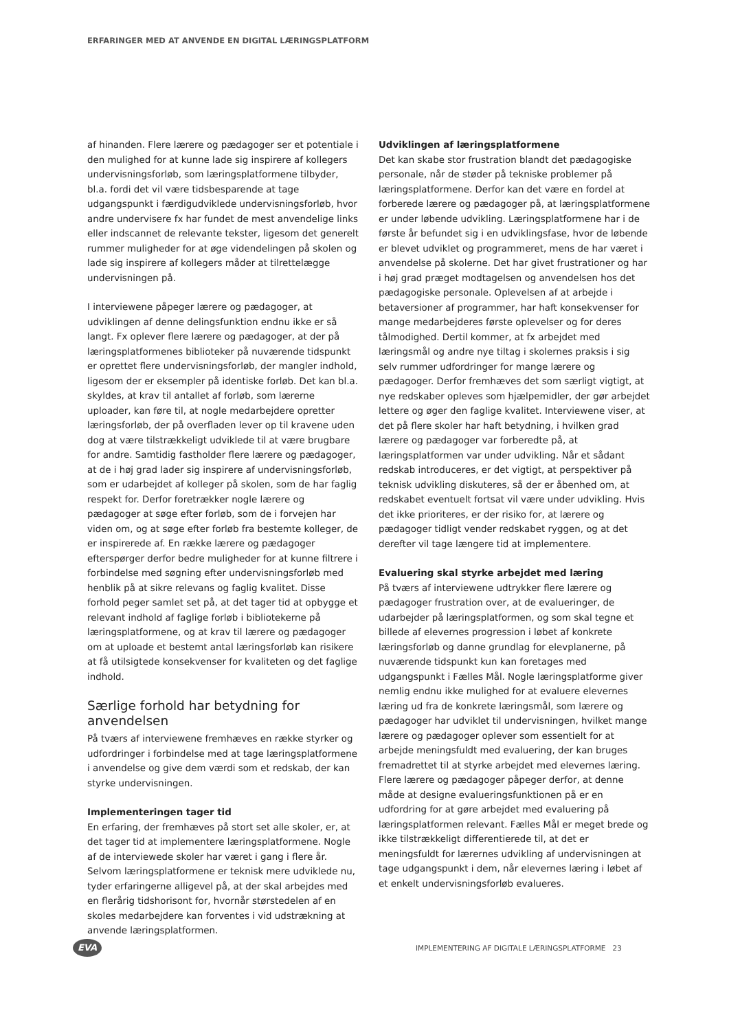ERFARINGER MED AT ANVENDE EN DIGITAL LÆRINGSPLATFORM
af hinanden. Flere lærere og pædagoger ser et potentiale i den mulighed for at kunne lade sig inspirere af kollegers undervisningsforløb, som læringsplatformene tilbyder, bl.a. fordi det vil være tidsbesparende at tage udgangspunkt i færdigudviklede undervisningsforløb, hvor andre undervisere fx har fundet de mest anvendelige links eller indscannet de relevante tekster, ligesom det generelt rummer muligheder for at øge videndelingen på skolen og lade sig inspirere af kollegers måder at tilrettelægge undervisningen på.
I interviewene påpeger lærere og pædagoger, at udviklingen af denne delingsfunktion endnu ikke er så langt. Fx oplever flere lærere og pædagoger, at der på læringsplatformenes biblioteker på nuværende tidspunkt er oprettet flere undervisningsforløb, der mangler indhold, ligesom der er eksempler på identiske forløb. Det kan bl.a. skyldes, at krav til antallet af forløb, som lærerne uploader, kan føre til, at nogle medarbejdere opretter læringsforløb, der på overfladen lever op til kravene uden dog at være tilstrækkeligt udviklede til at være brugbare for andre. Samtidig fastholder flere lærere og pædagoger, at de i høj grad lader sig inspirere af undervisningsforløb, som er udarbejdet af kolleger på skolen, som de har faglig respekt for. Derfor foretrækker nogle lærere og pædagoger at søge efter forløb, som de i forvejen har viden om, og at søge efter forløb fra bestemte kolleger, de er inspirerede af. En række lærere og pædagoger efterspørger derfor bedre muligheder for at kunne filtrere i forbindelse med søgning efter undervisningsforløb med henblik på at sikre relevans og faglig kvalitet. Disse forhold peger samlet set på, at det tager tid at opbygge et relevant indhold af faglige forløb i bibliotekerne på læringsplatformene, og at krav til lærere og pædagoger om at uploade et bestemt antal læringsforløb kan risikere at få utilsigtede konsekvenser for kvaliteten og det faglige indhold.
Særlige forhold har betydning for anvendelsen
På tværs af interviewene fremhæves en række styrker og udfordringer i forbindelse med at tage læringsplatformene i anvendelse og give dem værdi som et redskab, der kan styrke undervisningen.
Implementeringen tager tid
En erfaring, der fremhæves på stort set alle skoler, er, at det tager tid at implementere læringsplatformene. Nogle af de interviewede skoler har været i gang i flere år. Selvom læringsplatformene er teknisk mere udviklede nu, tyder erfaringerne alligevel på, at der skal arbejdes med en flerårig tidshorisont for, hvornår størstedelen af en skoles medarbejdere kan forventes i vid udstrækning at anvende læringsplatformen.
Udviklingen af læringsplatformene
Det kan skabe stor frustration blandt det pædagogiske personale, når de støder på tekniske problemer på læringsplatformene. Derfor kan det være en fordel at forberede lærere og pædagoger på, at læringsplatformene er under løbende udvikling. Læringsplatformene har i de første år befundet sig i en udviklingsfase, hvor de løbende er blevet udviklet og programmeret, mens de har været i anvendelse på skolerne. Det har givet frustrationer og har i høj grad præget modtagelsen og anvendelsen hos det pædagogiske personale. Oplevelsen af at arbejde i betaversioner af programmer, har haft konsekvenser for mange medarbejderes første oplevelser og for deres tålmodighed. Dertil kommer, at fx arbejdet med læringsmål og andre nye tiltag i skolernes praksis i sig selv rummer udfordringer for mange lærere og pædagoger. Derfor fremhæves det som særligt vigtigt, at nye redskaber opleves som hjælpemidler, der gør arbejdet lettere og øger den faglige kvalitet. Interviewene viser, at det på flere skoler har haft betydning, i hvilken grad lærere og pædagoger var forberedte på, at læringsplatformen var under udvikling. Når et sådant redskab introduceres, er det vigtigt, at perspektiver på teknisk udvikling diskuteres, så der er åbenhed om, at redskabet eventuelt fortsat vil være under udvikling. Hvis det ikke prioriteres, er der risiko for, at lærere og pædagoger tidligt vender redskabet ryggen, og at det derefter vil tage længere tid at implementere.
Evaluering skal styrke arbejdet med læring
På tværs af interviewene udtrykker flere lærere og pædagoger frustration over, at de evalueringer, de udarbejder på læringsplatformen, og som skal tegne et billede af elevernes progression i løbet af konkrete læringsforløb og danne grundlag for elevplanerne, på nuværende tidspunkt kun kan foretages med udgangspunkt i Fælles Mål. Nogle læringsplatforme giver nemlig endnu ikke mulighed for at evaluere elevernes læring ud fra de konkrete læringsmål, som lærere og pædagoger har udviklet til undervisningen, hvilket mange lærere og pædagoger oplever som essentielt for at arbejde meningsfuldt med evaluering, der kan bruges fremadrettet til at styrke arbejdet med elevernes læring. Flere lærere og pædagoger påpeger derfor, at denne måde at designe evalueringsfunktionen på er en udfordring for at gøre arbejdet med evaluering på læringsplatformen relevant. Fælles Mål er meget brede og ikke tilstrækkeligt differentierede til, at det er meningsfuldt for lærernes udvikling af undervisningen at tage udgangspunkt i dem, når elevernes læring i løbet af et enkelt undervisningsforløb evalueres.
EVA
IMPLEMENTERING AF DIGITALE LÆRINGSPLATFORME 23